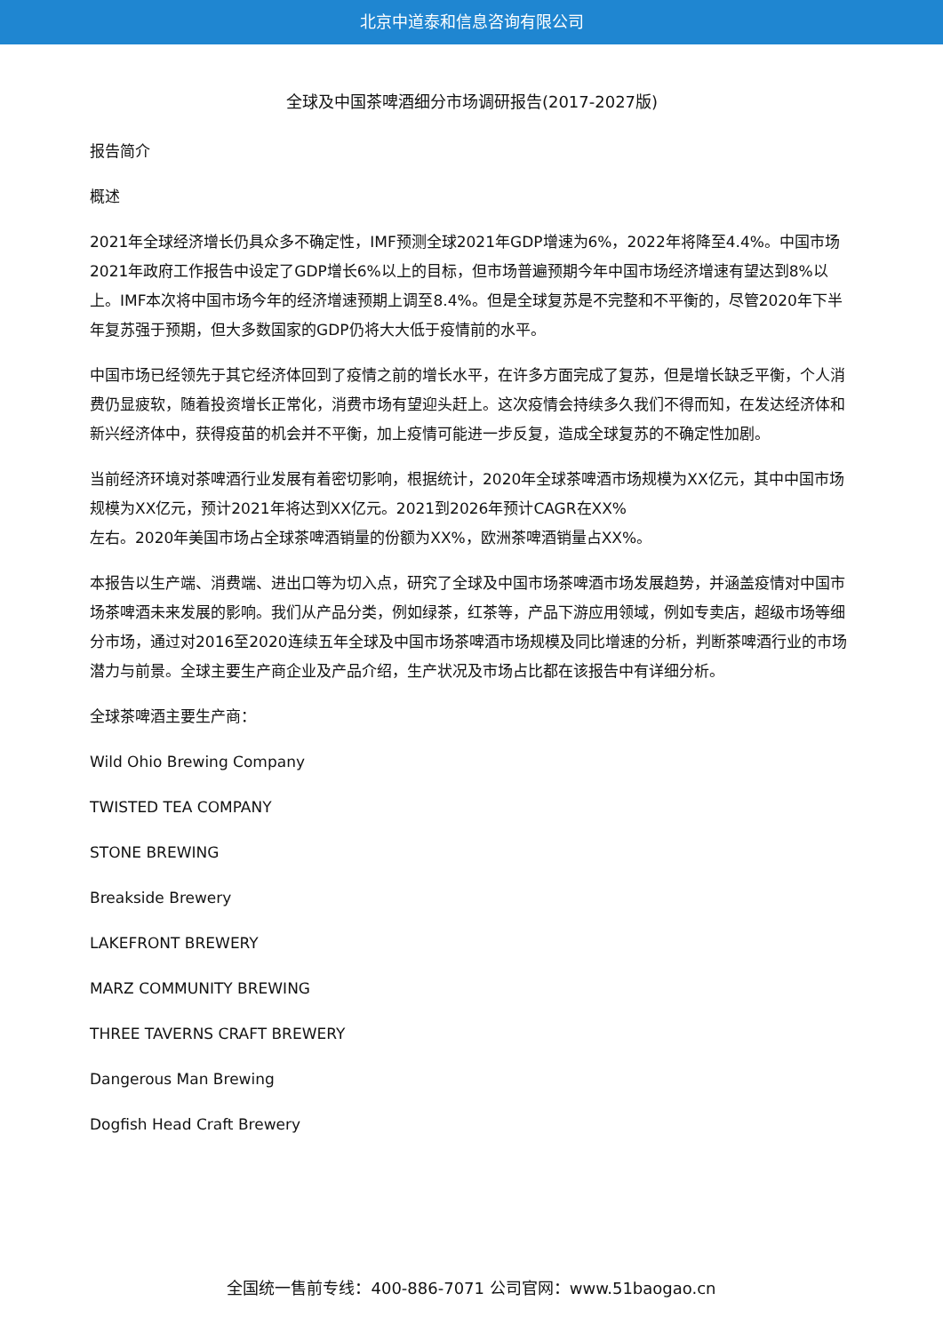北京中道泰和信息咨询有限公司
全球及中国茶啤酒细分市场调研报告(2017-2027版)
报告简介
概述
2021年全球经济增长仍具众多不确定性，IMF预测全球2021年GDP增速为6%，2022年将降至4.4%。中国市场2021年政府工作报告中设定了GDP增长6%以上的目标，但市场普遍预期今年中国市场经济增速有望达到8%以上。IMF本次将中国市场今年的经济增速预期上调至8.4%。但是全球复苏是不完整和不平衡的，尽管2020年下半年复苏强于预期，但大多数国家的GDP仍将大大低于疫情前的水平。
中国市场已经领先于其它经济体回到了疫情之前的增长水平，在许多方面完成了复苏，但是增长缺乏平衡，个人消费仍显疲软，随着投资增长正常化，消费市场有望迎头赶上。这次疫情会持续多久我们不得而知，在发达经济体和新兴经济体中，获得疫苗的机会并不平衡，加上疫情可能进一步反复，造成全球复苏的不确定性加剧。
当前经济环境对茶啤酒行业发展有着密切影响，根据统计，2020年全球茶啤酒市场规模为XX亿元，其中中国市场规模为XX亿元，预计2021年将达到XX亿元。2021到2026年预计CAGR在XX%
左右。2020年美国市场占全球茶啤酒销量的份额为XX%，欧洲茶啤酒销量占XX%。
本报告以生产端、消费端、进出口等为切入点，研究了全球及中国市场茶啤酒市场发展趋势，并涵盖疫情对中国市场茶啤酒未来发展的影响。我们从产品分类，例如绿茶，红茶等，产品下游应用领域，例如专卖店，超级市场等细分市场，通过对2016至2020连续五年全球及中国市场茶啤酒市场规模及同比增速的分析，判断茶啤酒行业的市场潜力与前景。全球主要生产商企业及产品介绍，生产状况及市场占比都在该报告中有详细分析。
全球茶啤酒主要生产商：
Wild Ohio Brewing Company
TWISTED TEA COMPANY
STONE BREWING
Breakside Brewery
LAKEFRONT BREWERY
MARZ COMMUNITY BREWING
THREE TAVERNS CRAFT BREWERY
Dangerous Man Brewing
Dogfish Head Craft Brewery
全国统一售前专线：400-886-7071 公司官网：www.51baogao.cn